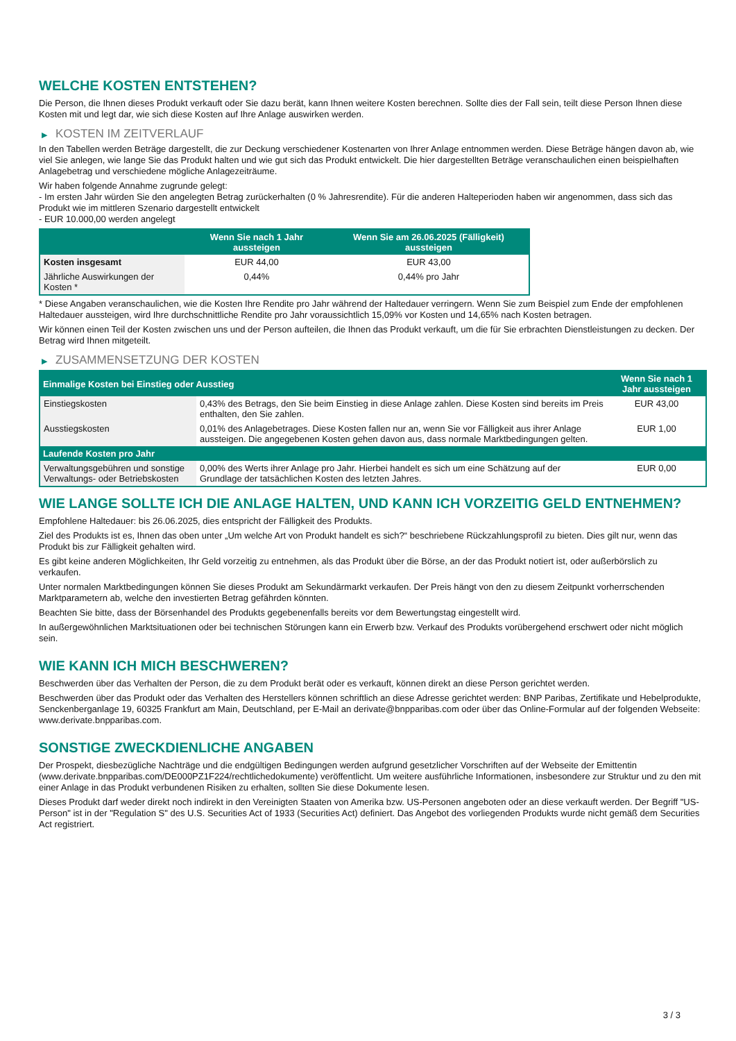WELCHE KOSTEN ENTSTEHEN?
Die Person, die Ihnen dieses Produkt verkauft oder Sie dazu berät, kann Ihnen weitere Kosten berechnen. Sollte dies der Fall sein, teilt diese Person Ihnen diese Kosten mit und legt dar, wie sich diese Kosten auf Ihre Anlage auswirken werden.
▶ KOSTEN IM ZEITVERLAUF
In den Tabellen werden Beträge dargestellt, die zur Deckung verschiedener Kostenarten von Ihrer Anlage entnommen werden. Diese Beträge hängen davon ab, wie viel Sie anlegen, wie lange Sie das Produkt halten und wie gut sich das Produkt entwickelt. Die hier dargestellten Beträge veranschaulichen einen beispielhaften Anlagebetrag und verschiedene mögliche Anlagezeiträume.
Wir haben folgende Annahme zugrunde gelegt:
- Im ersten Jahr würden Sie den angelegten Betrag zurückerhalten (0 % Jahresrendite). Für die anderen Halteperioden haben wir angenommen, dass sich das Produkt wie im mittleren Szenario dargestellt entwickelt
- EUR 10.000,00 werden angelegt
| | Wenn Sie nach 1 Jahr aussteigen | Wenn Sie am 26.06.2025 (Fälligkeit) aussteigen |
| --- | --- | --- |
| Kosten insgesamt | EUR 44,00 | EUR 43,00 |
| Jährliche Auswirkungen der Kosten * | 0,44% | 0,44% pro Jahr |
* Diese Angaben veranschaulichen, wie die Kosten Ihre Rendite pro Jahr während der Haltedauer verringern. Wenn Sie zum Beispiel zum Ende der empfohlenen Haltedauer aussteigen, wird Ihre durchschnittliche Rendite pro Jahr voraussichtlich 15,09% vor Kosten und 14,65% nach Kosten betragen.
Wir können einen Teil der Kosten zwischen uns und der Person aufteilen, die Ihnen das Produkt verkauft, um die für Sie erbrachten Dienstleistungen zu decken. Der Betrag wird Ihnen mitgeteilt.
▶ ZUSAMMENSETZUNG DER KOSTEN
| Einmalige Kosten bei Einstieg oder Ausstieg | | Wenn Sie nach 1 Jahr aussteigen |
| --- | --- | --- |
| Einstiegskosten | 0,43% des Betrags, den Sie beim Einstieg in diese Anlage zahlen. Diese Kosten sind bereits im Preis enthalten, den Sie zahlen. | EUR 43,00 |
| Ausstiegskosten | 0,01% des Anlagebetrages. Diese Kosten fallen nur an, wenn Sie vor Fälligkeit aus ihrer Anlage aussteigen. Die angegebenen Kosten gehen davon aus, dass normale Marktbedingungen gelten. | EUR 1,00 |
| Laufende Kosten pro Jahr | | |
| Verwaltungsgebühren und sonstige Verwaltungs- oder Betriebskosten | 0,00% des Werts ihrer Anlage pro Jahr. Hierbei handelt es sich um eine Schätzung auf der Grundlage der tatsächlichen Kosten des letzten Jahres. | EUR 0,00 |
WIE LANGE SOLLTE ICH DIE ANLAGE HALTEN, UND KANN ICH VORZEITIG GELD ENTNEHMEN?
Empfohlene Haltedauer: bis 26.06.2025, dies entspricht der Fälligkeit des Produkts.
Ziel des Produkts ist es, Ihnen das oben unter „Um welche Art von Produkt handelt es sich?“ beschriebene Rückzahlungsprofil zu bieten. Dies gilt nur, wenn das Produkt bis zur Fälligkeit gehalten wird.
Es gibt keine anderen Möglichkeiten, Ihr Geld vorzeitig zu entnehmen, als das Produkt über die Börse, an der das Produkt notiert ist, oder außerbörslich zu verkaufen.
Unter normalen Marktbedingungen können Sie dieses Produkt am Sekundärmarkt verkaufen. Der Preis hängt von den zu diesem Zeitpunkt vorherrschenden Marktparametern ab, welche den investierten Betrag gefährden könnten.
Beachten Sie bitte, dass der Börsenhandel des Produkts gegebenenfalls bereits vor dem Bewertungstag eingestellt wird.
In außergewöhnlichen Marktsituationen oder bei technischen Störungen kann ein Erwerb bzw. Verkauf des Produkts vorübergehend erschwert oder nicht möglich sein.
WIE KANN ICH MICH BESCHWEREN?
Beschwerden über das Verhalten der Person, die zu dem Produkt berät oder es verkauft, können direkt an diese Person gerichtet werden.
Beschwerden über das Produkt oder das Verhalten des Herstellers können schriftlich an diese Adresse gerichtet werden: BNP Paribas, Zertifikate und Hebelprodukte, Senckenberganlage 19, 60325 Frankfurt am Main, Deutschland, per E-Mail an derivate@bnpparibas.com oder über das Online-Formular auf der folgenden Webseite: www.derivate.bnpparibas.com.
SONSTIGE ZWECKDIENLICHE ANGABEN
Der Prospekt, diesbezügliche Nachträge und die endgültigen Bedingungen werden aufgrund gesetzlicher Vorschriften auf der Webseite der Emittentin (www.derivate.bnpparibas.com/DE000PZ1F224/rechtlichedokumente) veröffentlicht. Um weitere ausführliche Informationen, insbesondere zur Struktur und zu den mit einer Anlage in das Produkt verbundenen Risiken zu erhalten, sollten Sie diese Dokumente lesen.
Dieses Produkt darf weder direkt noch indirekt in den Vereinigten Staaten von Amerika bzw. US-Personen angeboten oder an diese verkauft werden. Der Begriff "US-Person" ist in der "Regulation S" des U.S. Securities Act of 1933 (Securities Act) definiert. Das Angebot des vorliegenden Produkts wurde nicht gemäß dem Securities Act registriert.
3 / 3